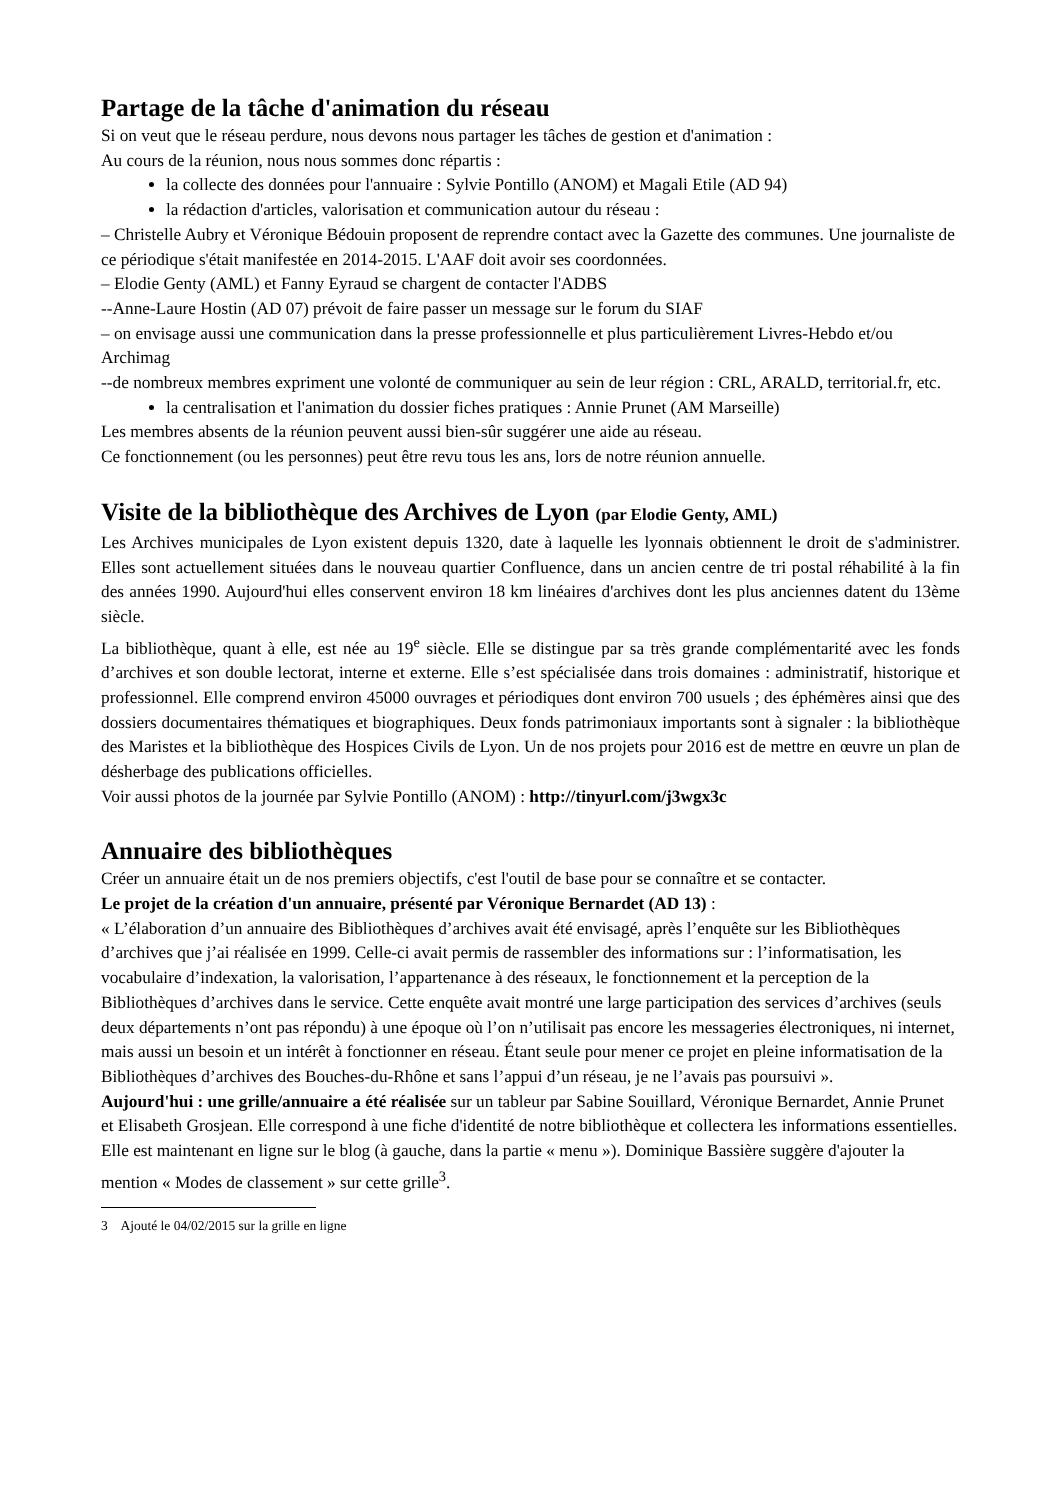Partage de la tâche d'animation du réseau
Si on veut que le réseau perdure, nous devons nous partager les tâches de gestion et d'animation :
Au cours de la réunion, nous nous sommes donc répartis :
la collecte des données pour l'annuaire : Sylvie Pontillo (ANOM) et Magali Etile (AD 94)
la rédaction d'articles, valorisation et communication autour du réseau :
– Christelle Aubry et Véronique Bédouin proposent de reprendre contact avec la Gazette des communes. Une journaliste de ce périodique s'était manifestée en 2014-2015. L'AAF doit avoir ses coordonnées.
– Elodie Genty (AML) et Fanny Eyraud se chargent de contacter l'ADBS
--Anne-Laure Hostin (AD 07) prévoit de faire passer un message sur le forum du SIAF
– on envisage aussi une communication dans la presse professionnelle et plus particulièrement Livres-Hebdo et/ou Archimag
--de nombreux membres expriment une volonté de communiquer au sein de leur région : CRL, ARALD, territorial.fr, etc.
la centralisation et l'animation du dossier fiches pratiques : Annie Prunet (AM Marseille)
Les membres absents de la réunion peuvent aussi bien-sûr suggérer une aide au réseau.
Ce fonctionnement (ou les personnes) peut être revu tous les ans, lors de notre réunion annuelle.
Visite de la bibliothèque des Archives de Lyon (par Elodie Genty, AML)
Les Archives municipales de Lyon existent depuis 1320, date à laquelle les lyonnais obtiennent le droit de s'administrer. Elles sont actuellement situées dans le nouveau quartier Confluence, dans un ancien centre de tri postal réhabilité à la fin des années 1990. Aujourd'hui elles conservent environ 18 km linéaires d'archives dont les plus anciennes datent du 13ème siècle.
La bibliothèque, quant à elle, est née au 19<sup>e</sup> siècle. Elle se distingue par sa très grande complémentarité avec les fonds d’archives et son double lectorat, interne et externe. Elle s’est spécialisée dans trois domaines : administratif, historique et professionnel. Elle comprend environ 45000 ouvrages et périodiques dont environ 700 usuels ; des éphémères ainsi que des dossiers documentaires thématiques et biographiques. Deux fonds patrimoniaux importants sont à signaler : la bibliothèque des Maristes et la bibliothèque des Hospices Civils de Lyon. Un de nos projets pour 2016 est de mettre en œuvre un plan de désherbage des publications officielles.
Voir aussi photos de la journée par Sylvie Pontillo (ANOM) : http://tinyurl.com/j3wgx3c
Annuaire des bibliothèques
Créer un annuaire était un de nos premiers objectifs, c'est l'outil de base pour se connaître et se contacter.
Le projet de la création d'un annuaire, présenté par Véronique Bernardet (AD 13) :
« L’élaboration d’un annuaire des Bibliothèques d’archives avait été envisagé, après l’enquête sur les Bibliothèques d’archives que j’ai réalisée en 1999. Celle-ci avait permis de rassembler des informations sur : l’informatisation, les vocabulaire d’indexation, la valorisation, l’appartenance à des réseaux, le fonctionnement et la perception de la Bibliothèques d’archives dans le service. Cette enquête avait montré une large participation des services d’archives (seuls deux départements n’ont pas répondu) à une époque où l’on n’utilisait pas encore les messageries électroniques, ni internet, mais aussi un besoin et un intérêt à fonctionner en réseau. Étant seule pour mener ce projet en pleine informatisation de la Bibliothèques d’archives des Bouches-du-Rhône et sans l’appui d’un réseau, je ne l’avais pas poursuivi ».
Aujourd'hui : une grille/annuaire a été réalisée sur un tableur par Sabine Souillard, Véronique Bernardet, Annie Prunet et Elisabeth Grosjean. Elle correspond à une fiche d'identité de notre bibliothèque et collectera les informations essentielles. Elle est maintenant en ligne sur le blog (à gauche, dans la partie « menu »). Dominique Bassière suggère d'ajouter la mention « Modes de classement » sur cette grille<sup>3</sup>.
3 Ajouté le 04/02/2015 sur la grille en ligne